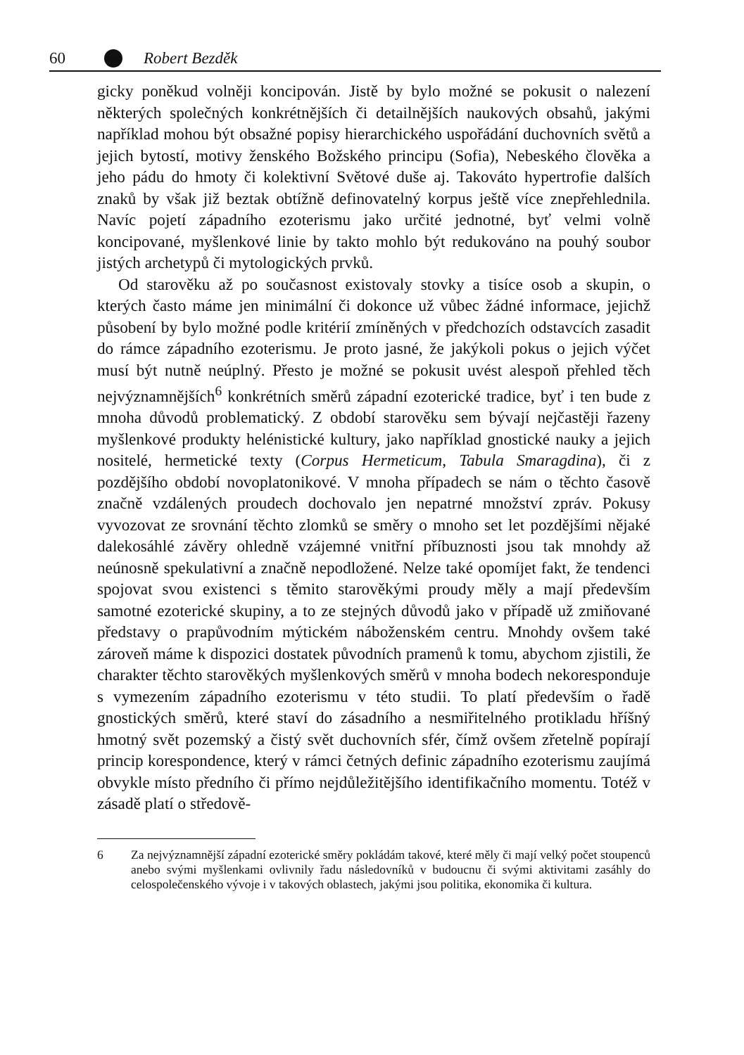60 Robert Bezděk
gicky poněkud volněji koncipován. Jistě by bylo možné se pokusit o nalezení některých společných konkrétnějších či detailnějších naukových obsahů, jakými například mohou být obsažné popisy hierarchického uspořádání duchovních světů a jejich bytostí, motivy ženského Božského principu (Sofia), Nebeského člověka a jeho pádu do hmoty či kolektivní Světové duše aj. Takováto hypertrofie dalších znaků by však již beztak obtížně definovatelný korpus ještě více znepřehlednila. Navíc pojetí západního ezoterismu jako určité jednotné, byť velmi volně koncipované, myšlenkové linie by takto mohlo být redukováno na pouhý soubor jistých archetypů či mytologických prvků.
Od starověku až po současnost existovaly stovky a tisíce osob a skupin, o kterých často máme jen minimální či dokonce už vůbec žádné informace, jejichž působení by bylo možné podle kritérií zmíněných v předchozích odstavcích zasadit do rámce západního ezoterismu. Je proto jasné, že jakýkoli pokus o jejich výčet musí být nutně neúplný. Přesto je možné se pokusit uvést alespoň přehled těch nejvýznamnějších<sup>6</sup> konkrétních směrů západní ezoterické tradice, byť i ten bude z mnoha důvodů problematický. Z období starověku sem bývají nejčastěji řazeny myšlenkové produkty helénistické kultury, jako například gnostické nauky a jejich nositelé, hermetické texty (Corpus Hermeticum, Tabula Smaragdina), či z pozdějšího období novoplatonikové. V mnoha případech se nám o těchto časově značně vzdálených proudech dochovalo jen nepatrné množství zpráv. Pokusy vyvozovat ze srovnání těchto zlomků se směry o mnoho set let pozdějšími nějaké dalekosáhlé závěry ohledně vzájemné vnitřní příbuznosti jsou tak mnohdy až neúnosně spekulativní a značně nepodložené. Nelze také opomíjet fakt, že tendenci spojovat svou existenci s těmito starověkými proudy měly a mají především samotné ezoterické skupiny, a to ze stejných důvodů jako v případě už zmiňované představy o prapůvodním mýtickém náboženském centru. Mnohdy ovšem také zároveň máme k dispozici dostatek původních pramenů k tomu, abychom zjistili, že charakter těchto starověkých myšlenkových směrů v mnoha bodech nekoresponduje s vymezením západního ezoterismu v této studii. To platí především o řadě gnostických směrů, které staví do zásadního a nesmiřitelného protikladu hříšný hmotný svět pozemský a čistý svět duchovních sfér, čímž ovšem zřetelně popírají princip korespondence, který v rámci četných definic západního ezoterismu zaujímá obvykle místo předního či přímo nejdůležitějšího identifikačního momentu. Totéž v zásadě platí o středově-
6 Za nejvýznamnější západní ezoterické směry pokládám takové, které měly či mají velký počet stoupenců anebo svými myšlenkami ovlivnily řadu následovníků v budoucnu či svými aktivitami zasáhly do celospolečenského vývoje i v takových oblastech, jakými jsou politika, ekonomika či kultura.